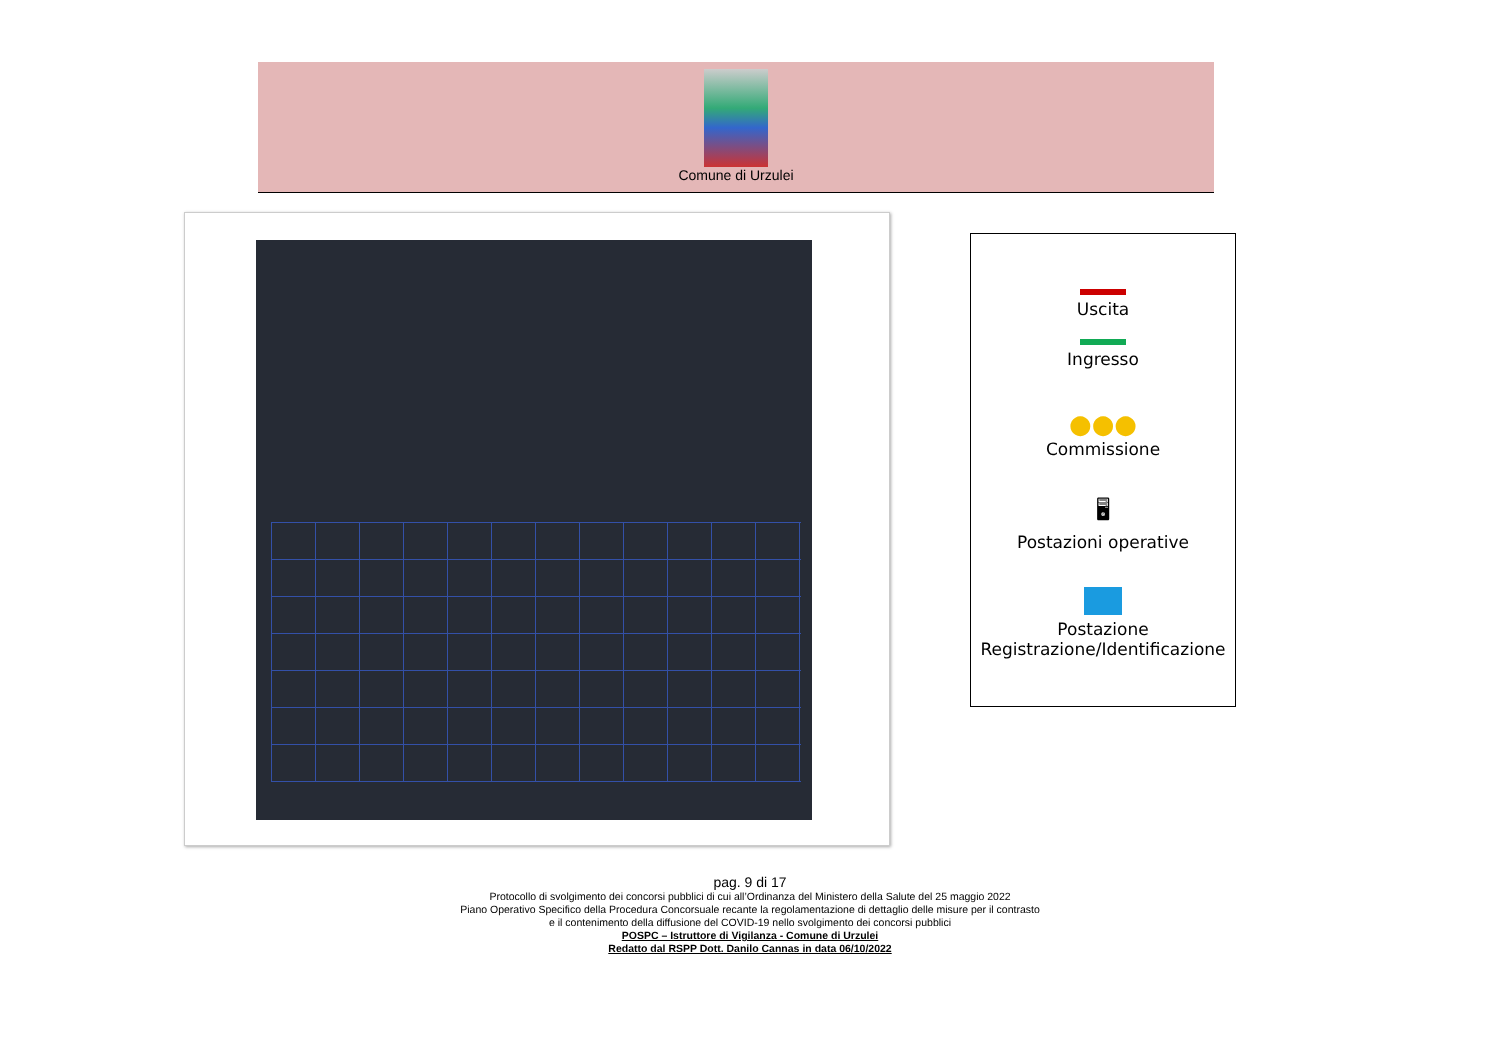Comune di Urzulei
Uscita
Ingresso
●●●
Commissione
🖥
Postazioni operative
Postazione
Registrazione/Identificazione
pag. 9 di 17
Protocollo di svolgimento dei concorsi pubblici di cui all’Ordinanza del Ministero della Salute del 25 maggio 2022
Piano Operativo Specifico della Procedura Concorsuale recante la regolamentazione di dettaglio delle misure per il contrasto
e il contenimento della diffusione del COVID-19 nello svolgimento dei concorsi pubblici
POSPC – Istruttore di Vigilanza - Comune di Urzulei
Redatto dal RSPP Dott. Danilo Cannas in data 06/10/2022